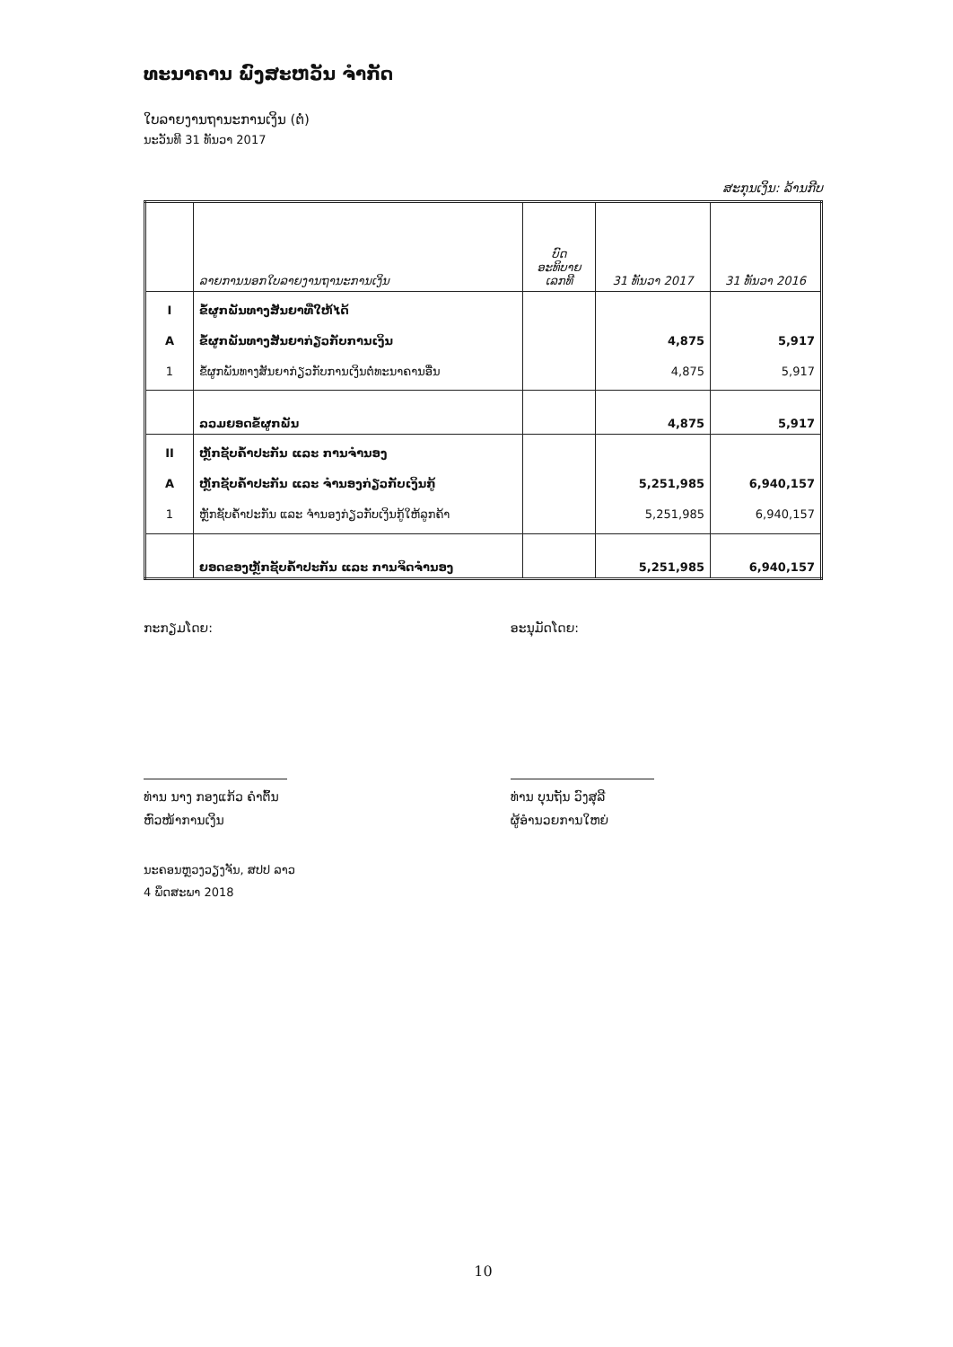ທະນາຄານ ພົງສະຫວັນ ຈຳກັດ
ໃບລາຍງານຖານະການເງິນ (ຕໍ່)
ນະວັນທີ 31 ທັນວາ 2017
ສະກຸນເງິນ: ລ້ານກີບ
| | ລາຍການນອກໃບລາຍງານຖານະການເງິນ | ບົດ ອະທິບາຍ ເລກທີ | 31 ທັນວາ 2017 | 31 ທັນວາ 2016 |
| --- | --- | --- | --- | --- |
| I A 1 | ຂໍ້ຜູກພັນທາງສັນຍາທີ່ໃຫ້ໄດ້ ຂໍ້ຜູກພັນທາງສັນຍາກ່ຽວກັບການເງິນ ຂໍ້ຜູກພັນທາງສັນຍາກ່ຽວກັບການເງິນຕໍ່ທະນາຄານອື່ນ | | 4,875 4,875 | 5,917 5,917 |
| | ລວມຍອດຂໍ້ຜູກພັນ | | 4,875 | 5,917 |
| II A 1 | ຫຼັກຊັບຄ້ຳປະກັນ ແລະ ການຈຳນອງ ຫຼັກຊັບຄ້ຳປະກັນ ແລະ ຈຳນອງກ່ຽວກັບເງິນກູ້ ຫຼັກຊັບຄ້ຳປະກັນ ແລະ ຈຳນອງກ່ຽວກັບເງິນກູ້ໃຫ້ລູກຄ້າ | | 5,251,985 5,251,985 | 6,940,157 6,940,157 |
| | ຍອດຂອງຫຼັກຊັບຄ້ຳປະກັນ ແລະ ການຈິດຈຳນອງ | | 5,251,985 | 6,940,157 |
ກະກຽມໂດຍ:
ທ່ານ ນາງ ກອງແກ້ວ ຄຳຕົ້ນ
ຫົວໜ້າການເງິນ
ອະນຸມັດໂດຍ:
ທ່ານ ບຸນຖັນ ວົງສຸລີ
ຜູ້ອຳນວຍການໃຫຍ່
ນະຄອນຫຼວງວຽງຈັນ, ສປປ ລາວ
4 ພຶດສະພາ 2018
10